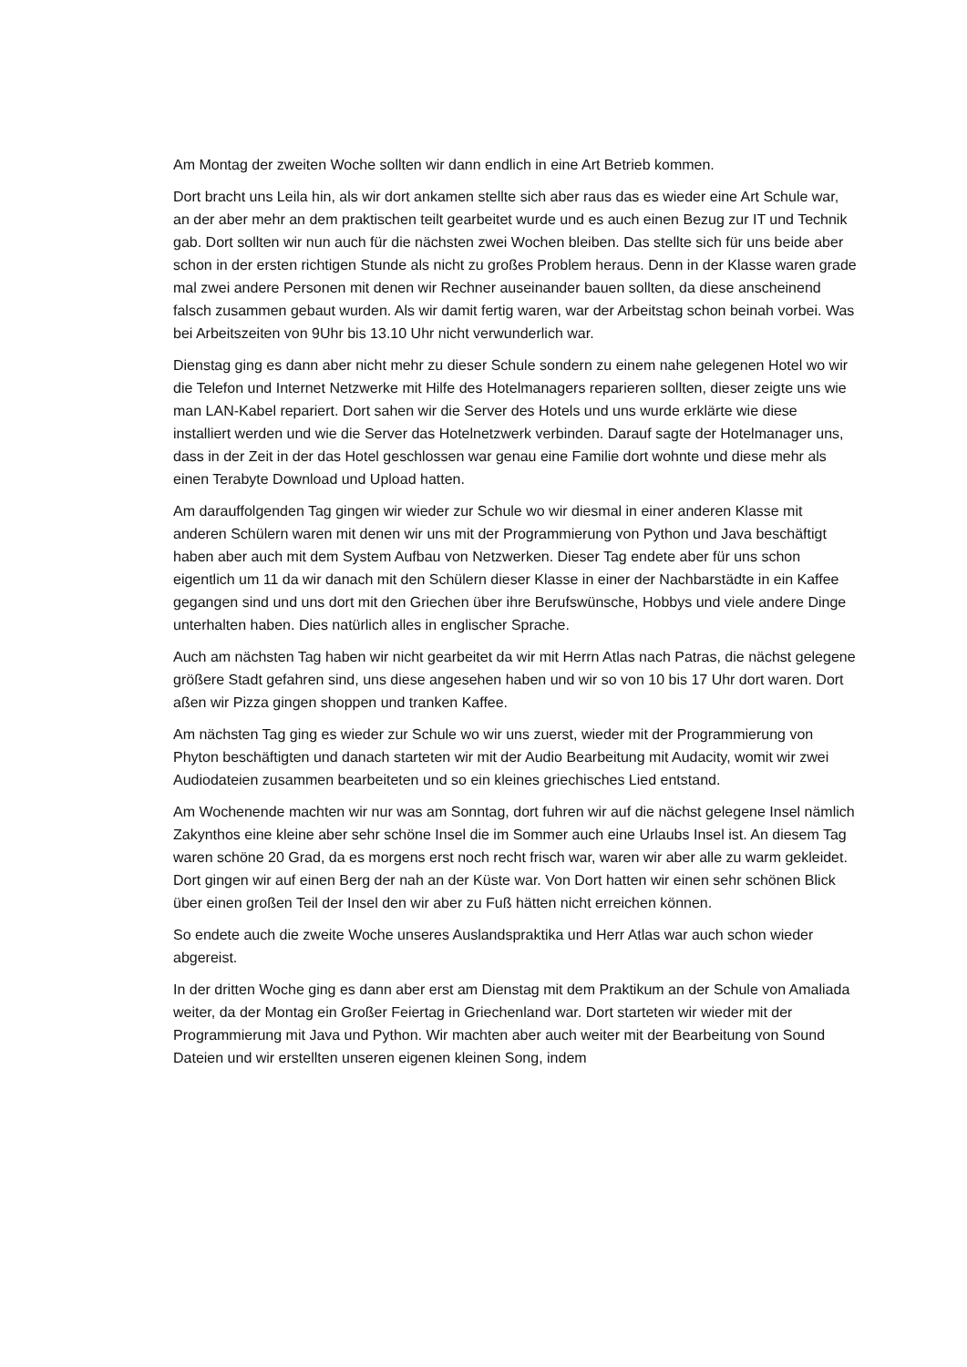Am Montag der zweiten Woche sollten wir dann endlich in eine Art Betrieb kommen.
Dort bracht uns Leila hin, als wir dort ankamen stellte sich aber raus das es wieder eine Art Schule war, an der aber mehr an dem praktischen teilt gearbeitet wurde und es auch einen Bezug zur IT und Technik gab. Dort sollten wir nun auch für die nächsten zwei Wochen bleiben. Das stellte sich für uns beide aber schon in der ersten richtigen Stunde als nicht zu großes Problem heraus. Denn in der Klasse waren grade mal zwei andere Personen mit denen wir Rechner auseinander bauen sollten, da diese anscheinend falsch zusammen gebaut wurden. Als wir damit fertig waren, war der Arbeitstag schon beinah vorbei. Was bei Arbeitszeiten von 9Uhr bis 13.10 Uhr nicht verwunderlich war.
Dienstag ging es dann aber nicht mehr zu dieser Schule sondern zu einem nahe gelegenen Hotel wo wir die Telefon und Internet Netzwerke mit Hilfe des Hotelmanagers reparieren sollten, dieser zeigte uns wie man LAN-Kabel repariert. Dort sahen wir die Server des Hotels und uns wurde erklärte wie diese installiert werden und wie die Server das Hotelnetzwerk verbinden. Darauf sagte der Hotelmanager uns, dass in der Zeit in der das Hotel geschlossen war genau eine Familie dort wohnte und diese mehr als einen Terabyte Download und Upload hatten.
Am darauffolgenden Tag gingen wir wieder zur Schule wo wir diesmal in einer anderen Klasse mit anderen Schülern waren mit denen wir uns mit der Programmierung von Python und Java beschäftigt haben aber auch mit dem System Aufbau von Netzwerken. Dieser Tag endete aber für uns schon eigentlich um 11 da wir danach mit den Schülern dieser Klasse in einer der Nachbarstädte in ein Kaffee gegangen sind und uns dort mit den Griechen über ihre Berufswünsche, Hobbys und viele andere Dinge unterhalten haben. Dies natürlich alles in englischer Sprache.
Auch am nächsten Tag haben wir nicht gearbeitet da wir mit Herrn Atlas nach Patras, die nächst gelegene größere Stadt gefahren sind, uns diese angesehen haben und wir so von 10 bis 17 Uhr dort waren. Dort aßen wir Pizza gingen shoppen und tranken Kaffee.
Am nächsten Tag ging es wieder zur Schule wo wir uns zuerst, wieder mit der Programmierung von Phyton beschäftigten und danach starteten wir mit der Audio Bearbeitung mit Audacity, womit wir zwei Audiodateien zusammen bearbeiteten und so ein kleines griechisches Lied entstand.
Am Wochenende machten wir nur was am Sonntag, dort fuhren wir auf die nächst gelegene Insel nämlich Zakynthos eine kleine aber sehr schöne Insel die im Sommer auch eine Urlaubs Insel ist. An diesem Tag waren schöne 20 Grad, da es morgens erst noch recht frisch war, waren wir aber alle zu warm gekleidet. Dort gingen wir auf einen Berg der nah an der Küste war. Von Dort hatten wir einen sehr schönen Blick über einen großen Teil der Insel den wir aber zu Fuß hätten nicht erreichen können.
So endete auch die zweite Woche unseres Auslandspraktika und Herr Atlas war auch schon wieder abgereist.
In der dritten Woche ging es dann aber erst am Dienstag mit dem Praktikum an der Schule von Amaliada weiter, da der Montag ein Großer Feiertag in Griechenland war. Dort starteten wir wieder mit der Programmierung mit Java und Python. Wir machten aber auch weiter mit der Bearbeitung von Sound Dateien und wir erstellten unseren eigenen kleinen Song, indem